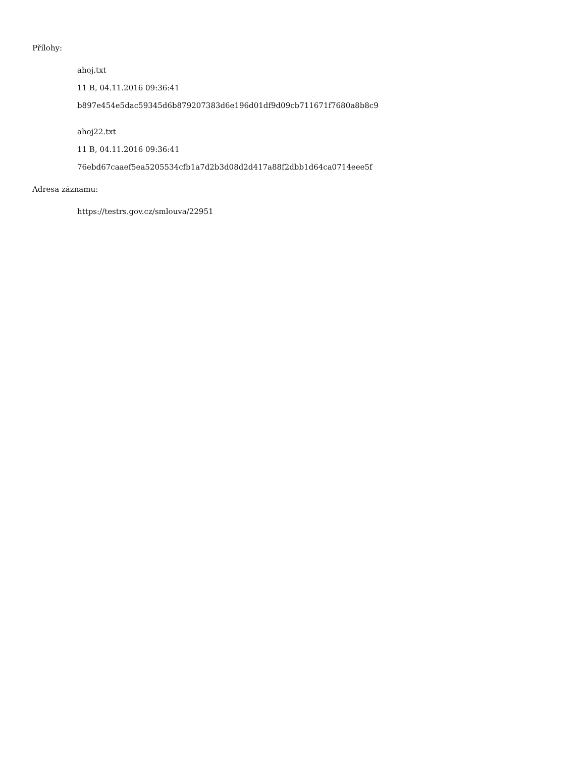Přílohy:
ahoj.txt
11 B, 04.11.2016 09:36:41
b897e454e5dac59345d6b879207383d6e196d01df9d09cb711671f7680a8b8c9
ahoj22.txt
11 B, 04.11.2016 09:36:41
76ebd67caaef5ea5205534cfb1a7d2b3d08d2d417a88f2dbb1d64ca0714eee5f
Adresa záznamu:
https://testrs.gov.cz/smlouva/22951